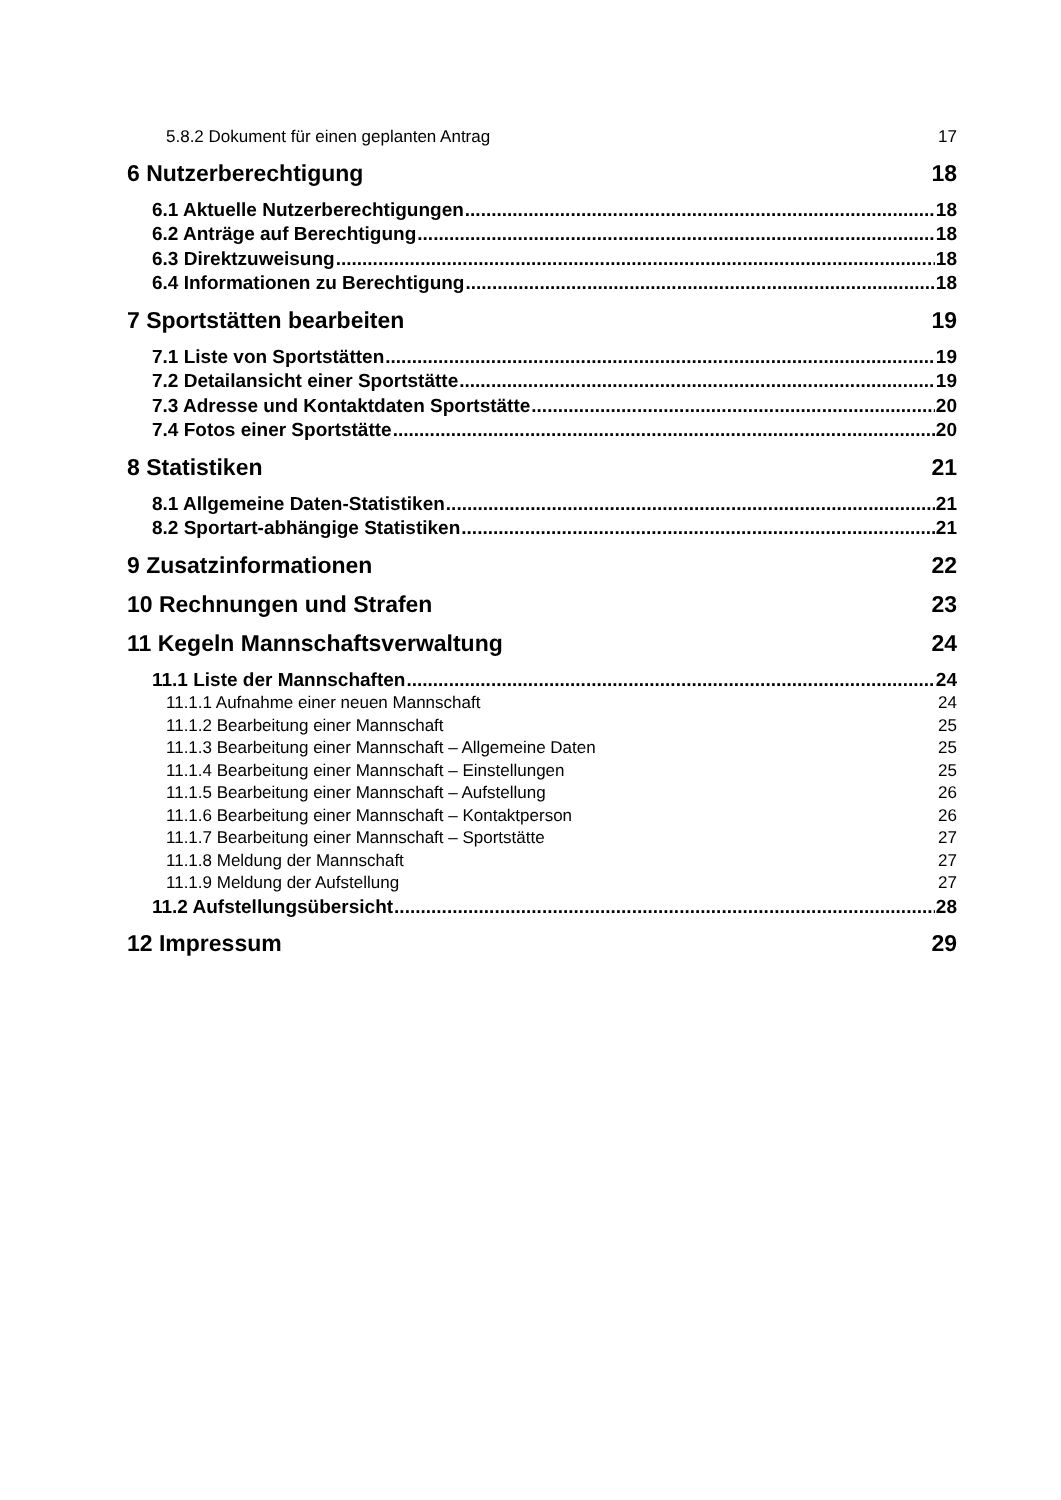5.8.2 Dokument für einen geplanten Antrag 17
6 Nutzerberechtigung 18
6.1 Aktuelle Nutzerberechtigungen 18
6.2 Anträge auf Berechtigung 18
6.3 Direktzuweisung 18
6.4 Informationen zu Berechtigung 18
7 Sportstätten bearbeiten 19
7.1 Liste von Sportstätten 19
7.2 Detailansicht einer Sportstätte 19
7.3 Adresse und Kontaktdaten Sportstätte 20
7.4 Fotos einer Sportstätte 20
8 Statistiken 21
8.1 Allgemeine Daten-Statistiken 21
8.2 Sportart-abhängige Statistiken 21
9 Zusatzinformationen 22
10 Rechnungen und Strafen 23
11 Kegeln Mannschaftsverwaltung 24
11.1 Liste der Mannschaften 24
11.1.1 Aufnahme einer neuen Mannschaft 24
11.1.2 Bearbeitung einer Mannschaft 25
11.1.3 Bearbeitung einer Mannschaft – Allgemeine Daten 25
11.1.4 Bearbeitung einer Mannschaft – Einstellungen 25
11.1.5 Bearbeitung einer Mannschaft – Aufstellung 26
11.1.6 Bearbeitung einer Mannschaft – Kontaktperson 26
11.1.7 Bearbeitung einer Mannschaft – Sportstätte 27
11.1.8 Meldung der Mannschaft 27
11.1.9 Meldung der Aufstellung 27
11.2 Aufstellungsübersicht 28
12 Impressum 29